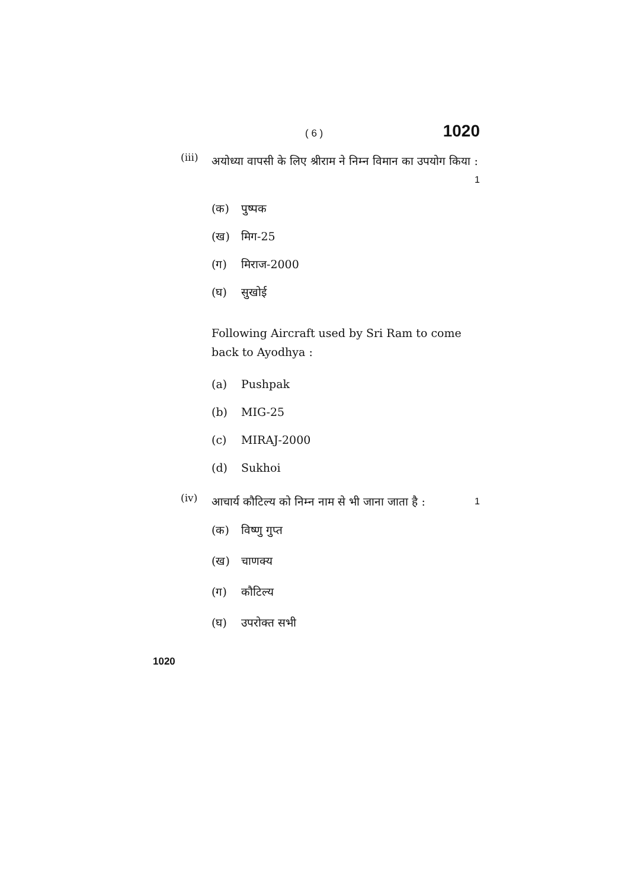( 6 ) 1020
(iii) अयोध्या वापसी के लिए श्रीराम ने निम्न विमान का उपयोग किया : 1
(क) पुष्पक
(ख) मिग-25
(ग) मिराज-2000
(घ) सुखोई
Following Aircraft used by Sri Ram to come back to Ayodhya :
(a) Pushpak
(b) MIG-25
(c) MIRAJ-2000
(d) Sukhoi
(iv) आचार्य कौटिल्य को निम्न नाम से भी जाना जाता है : 1
(क) विष्णु गुप्त
(ख) चाणक्य
(ग) कौटिल्य
(घ) उपरोक्त सभी
1020